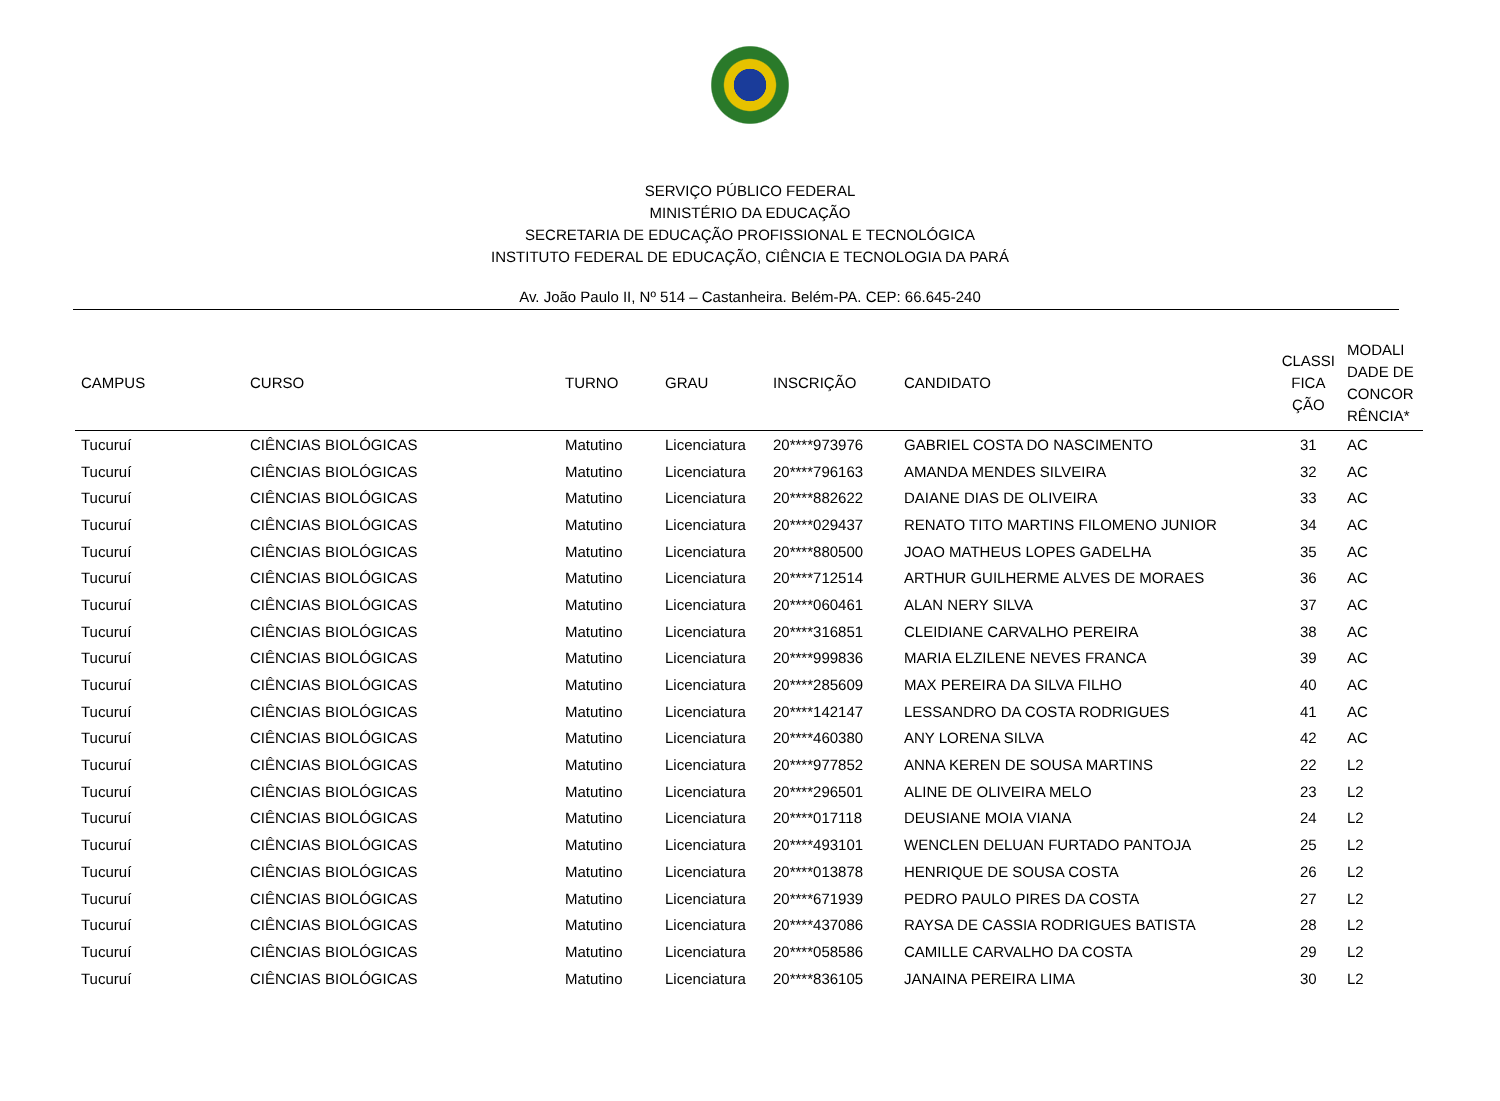SERVIÇO PÚBLICO FEDERAL
MINISTÉRIO DA EDUCAÇÃO
SECRETARIA DE EDUCAÇÃO PROFISSIONAL E TECNOLÓGICA
INSTITUTO FEDERAL DE EDUCAÇÃO, CIÊNCIA E TECNOLOGIA DA PARÁ
Av. João Paulo II, Nº 514 – Castanheira. Belém-PA. CEP: 66.645-240
| CAMPUS | CURSO | TURNO | GRAU | INSCRIÇÃO | CANDIDATO | CLASSI FICA ÇÃO | MODALI DADE DE CONCOR RÊNCIA* |
| --- | --- | --- | --- | --- | --- | --- | --- |
| Tucuruí | CIÊNCIAS BIOLÓGICAS | Matutino | Licenciatura | 20****973976 | GABRIEL COSTA DO NASCIMENTO | 31 | AC |
| Tucuruí | CIÊNCIAS BIOLÓGICAS | Matutino | Licenciatura | 20****796163 | AMANDA MENDES SILVEIRA | 32 | AC |
| Tucuruí | CIÊNCIAS BIOLÓGICAS | Matutino | Licenciatura | 20****882622 | DAIANE DIAS DE OLIVEIRA | 33 | AC |
| Tucuruí | CIÊNCIAS BIOLÓGICAS | Matutino | Licenciatura | 20****029437 | RENATO TITO MARTINS FILOMENO JUNIOR | 34 | AC |
| Tucuruí | CIÊNCIAS BIOLÓGICAS | Matutino | Licenciatura | 20****880500 | JOAO MATHEUS LOPES GADELHA | 35 | AC |
| Tucuruí | CIÊNCIAS BIOLÓGICAS | Matutino | Licenciatura | 20****712514 | ARTHUR GUILHERME ALVES DE MORAES | 36 | AC |
| Tucuruí | CIÊNCIAS BIOLÓGICAS | Matutino | Licenciatura | 20****060461 | ALAN NERY SILVA | 37 | AC |
| Tucuruí | CIÊNCIAS BIOLÓGICAS | Matutino | Licenciatura | 20****316851 | CLEIDIANE CARVALHO PEREIRA | 38 | AC |
| Tucuruí | CIÊNCIAS BIOLÓGICAS | Matutino | Licenciatura | 20****999836 | MARIA ELZILENE NEVES FRANCA | 39 | AC |
| Tucuruí | CIÊNCIAS BIOLÓGICAS | Matutino | Licenciatura | 20****285609 | MAX PEREIRA DA SILVA FILHO | 40 | AC |
| Tucuruí | CIÊNCIAS BIOLÓGICAS | Matutino | Licenciatura | 20****142147 | LESSANDRO DA COSTA RODRIGUES | 41 | AC |
| Tucuruí | CIÊNCIAS BIOLÓGICAS | Matutino | Licenciatura | 20****460380 | ANY LORENA SILVA | 42 | AC |
| Tucuruí | CIÊNCIAS BIOLÓGICAS | Matutino | Licenciatura | 20****977852 | ANNA KEREN DE SOUSA MARTINS | 22 | L2 |
| Tucuruí | CIÊNCIAS BIOLÓGICAS | Matutino | Licenciatura | 20****296501 | ALINE DE OLIVEIRA MELO | 23 | L2 |
| Tucuruí | CIÊNCIAS BIOLÓGICAS | Matutino | Licenciatura | 20****017118 | DEUSIANE MOIA VIANA | 24 | L2 |
| Tucuruí | CIÊNCIAS BIOLÓGICAS | Matutino | Licenciatura | 20****493101 | WENCLEN DELUAN FURTADO PANTOJA | 25 | L2 |
| Tucuruí | CIÊNCIAS BIOLÓGICAS | Matutino | Licenciatura | 20****013878 | HENRIQUE DE SOUSA COSTA | 26 | L2 |
| Tucuruí | CIÊNCIAS BIOLÓGICAS | Matutino | Licenciatura | 20****671939 | PEDRO PAULO PIRES DA COSTA | 27 | L2 |
| Tucuruí | CIÊNCIAS BIOLÓGICAS | Matutino | Licenciatura | 20****437086 | RAYSA DE CASSIA RODRIGUES BATISTA | 28 | L2 |
| Tucuruí | CIÊNCIAS BIOLÓGICAS | Matutino | Licenciatura | 20****058586 | CAMILLE CARVALHO DA COSTA | 29 | L2 |
| Tucuruí | CIÊNCIAS BIOLÓGICAS | Matutino | Licenciatura | 20****836105 | JANAINA PEREIRA LIMA | 30 | L2 |